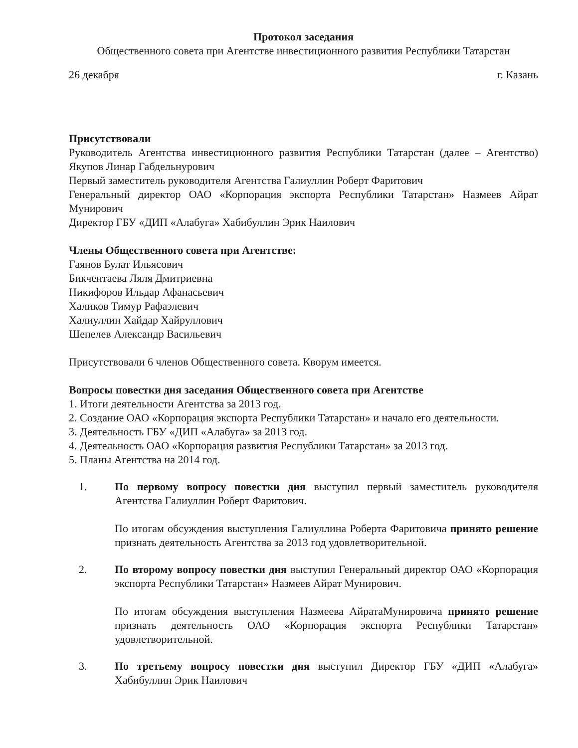Протокол заседания
Общественного совета при Агентстве инвестиционного развития Республики Татарстан
26 декабря г. Казань
Присутствовали
Руководитель Агентства инвестиционного развития Республики Татарстан (далее – Агентство) Якупов Линар Габдельнурович
Первый заместитель руководителя Агентства Галиуллин Роберт Фаритович
Генеральный директор ОАО «Корпорация экспорта Республики Татарстан» Назмеев Айрат Мунирович
Директор ГБУ «ДИП «Алабуга» Хабибуллин Эрик Наилович
Члены Общественного совета при Агентстве:
Гаянов Булат Ильясович
Бикчентаева Ляля Дмитриевна
Никифоров Ильдар Афанасьевич
Халиков Тимур Рафаэлевич
Халиуллин Хайдар Хайруллович
Шепелев Александр Васильевич
Присутствовали 6 членов Общественного совета. Кворум имеется.
Вопросы повестки дня заседания Общественного совета при Агентстве
1. Итоги деятельности Агентства за 2013 год.
2. Создание ОАО «Корпорация экспорта Республики Татарстан» и начало его деятельности.
3. Деятельность ГБУ «ДИП «Алабуга» за 2013 год.
4. Деятельность ОАО «Корпорация развития Республики Татарстан» за 2013 год.
5. Планы Агентства на 2014 год.
1. По первому вопросу повестки дня выступил первый заместитель руководителя Агентства Галиуллин Роберт Фаритович.
По итогам обсуждения выступления Галиуллина Роберта Фаритовича принято решение признать деятельность Агентства за 2013 год удовлетворительной.
2. По второму вопросу повестки дня выступил Генеральный директор ОАО «Корпорация экспорта Республики Татарстан» Назмеев Айрат Мунирович.
По итогам обсуждения выступления Назмеева АйратаМунировича принято решение признать деятельность ОАО «Корпорация экспорта Республики Татарстан» удовлетворительной.
3. По третьему вопросу повестки дня выступил Директор ГБУ «ДИП «Алабуга» Хабибуллин Эрик Наилович